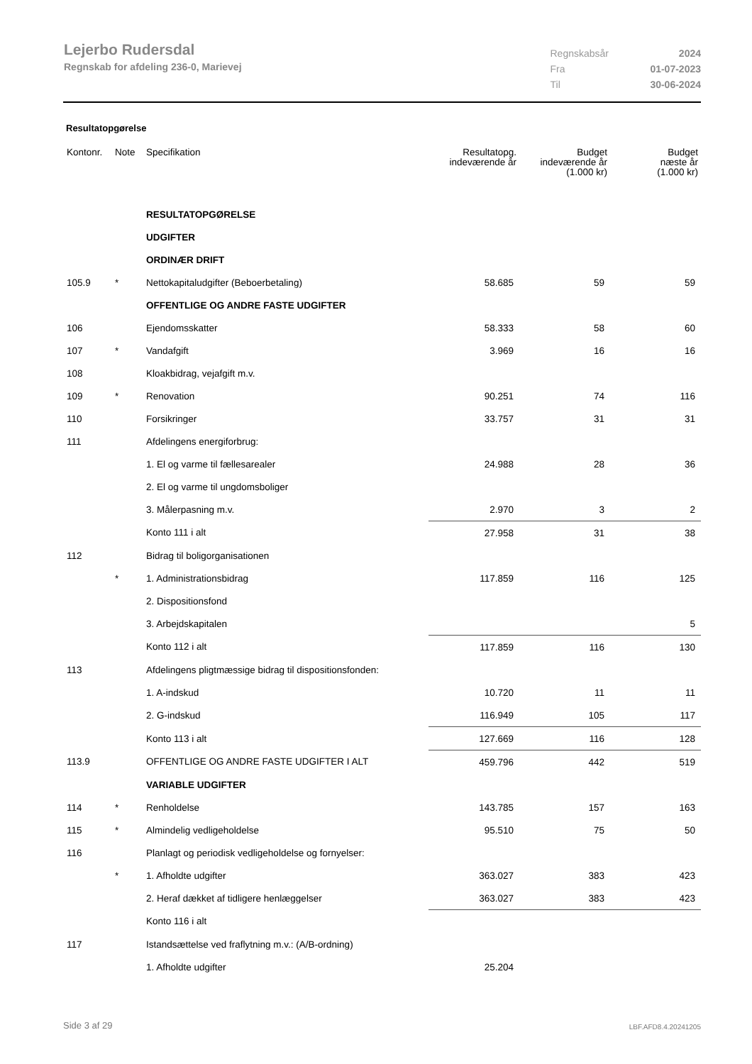Lejerbo Rudersdal
Regnskab for afdeling 236-0, Marievej
| Regnskabsår | 2024 |
| Fra | 01-07-2023 |
| Til | 30-06-2024 |
Resultatopgørelse
| Kontonr. | Note | Specifikation | Resultatopg. indeværende år | Budget indeværende år (1.000 kr) | Budget næste år (1.000 kr) |
| --- | --- | --- | --- | --- | --- |
| | | RESULTATOPGØRELSE | | | |
| | | UDGIFTER | | | |
| | | ORDINÆR DRIFT | | | |
| 105.9 | * | Nettokapitaludgifter (Beboerbetaling) | 58.685 | 59 | 59 |
| | | OFFENTLIGE OG ANDRE FASTE UDGIFTER | | | |
| 106 | | Ejendomsskatter | 58.333 | 58 | 60 |
| 107 | * | Vandafgift | 3.969 | 16 | 16 |
| 108 | | Kloakbidrag, vejafgift m.v. | | | |
| 109 | * | Renovation | 90.251 | 74 | 116 |
| 110 | | Forsikringer | 33.757 | 31 | 31 |
| 111 | | Afdelingens energiforbrug: | | | |
| | | 1. El og varme til fællesarealer | 24.988 | 28 | 36 |
| | | 2. El og varme til ungdomsboliger | | | |
| | | 3. Målerpasning m.v. | 2.970 | 3 | 2 |
| | | Konto 111 i alt | 27.958 | 31 | 38 |
| 112 | | Bidrag til boligorganisationen | | | |
| | * | 1. Administrationsbidrag | 117.859 | 116 | 125 |
| | | 2. Dispositionsfond | | | |
| | | 3. Arbejdskapitalen | | | 5 |
| | | Konto 112 i alt | 117.859 | 116 | 130 |
| 113 | | Afdelingens pligtmæssige bidrag til dispositionsfonden: | | | |
| | | 1. A-indskud | 10.720 | 11 | 11 |
| | | 2. G-indskud | 116.949 | 105 | 117 |
| | | Konto 113 i alt | 127.669 | 116 | 128 |
| 113.9 | | OFFENTLIGE OG ANDRE FASTE UDGIFTER I ALT | 459.796 | 442 | 519 |
| | | VARIABLE UDGIFTER | | | |
| 114 | * | Renholdelse | 143.785 | 157 | 163 |
| 115 | * | Almindelig vedligeholdelse | 95.510 | 75 | 50 |
| 116 | | Planlagt og periodisk vedligeholdelse og fornyelser: | | | |
| | * | 1. Afholdte udgifter | 363.027 | 383 | 423 |
| | | 2. Heraf dækket af tidligere henlæggelser | 363.027 | 383 | 423 |
| | | Konto 116 i alt | | | |
| 117 | | Istandsættelse ved fraflytning m.v.: (A/B-ordning) | | | |
| | | 1. Afholdte udgifter | 25.204 | | |
Side 3 af 29 LBF.AFD8.4.20241205